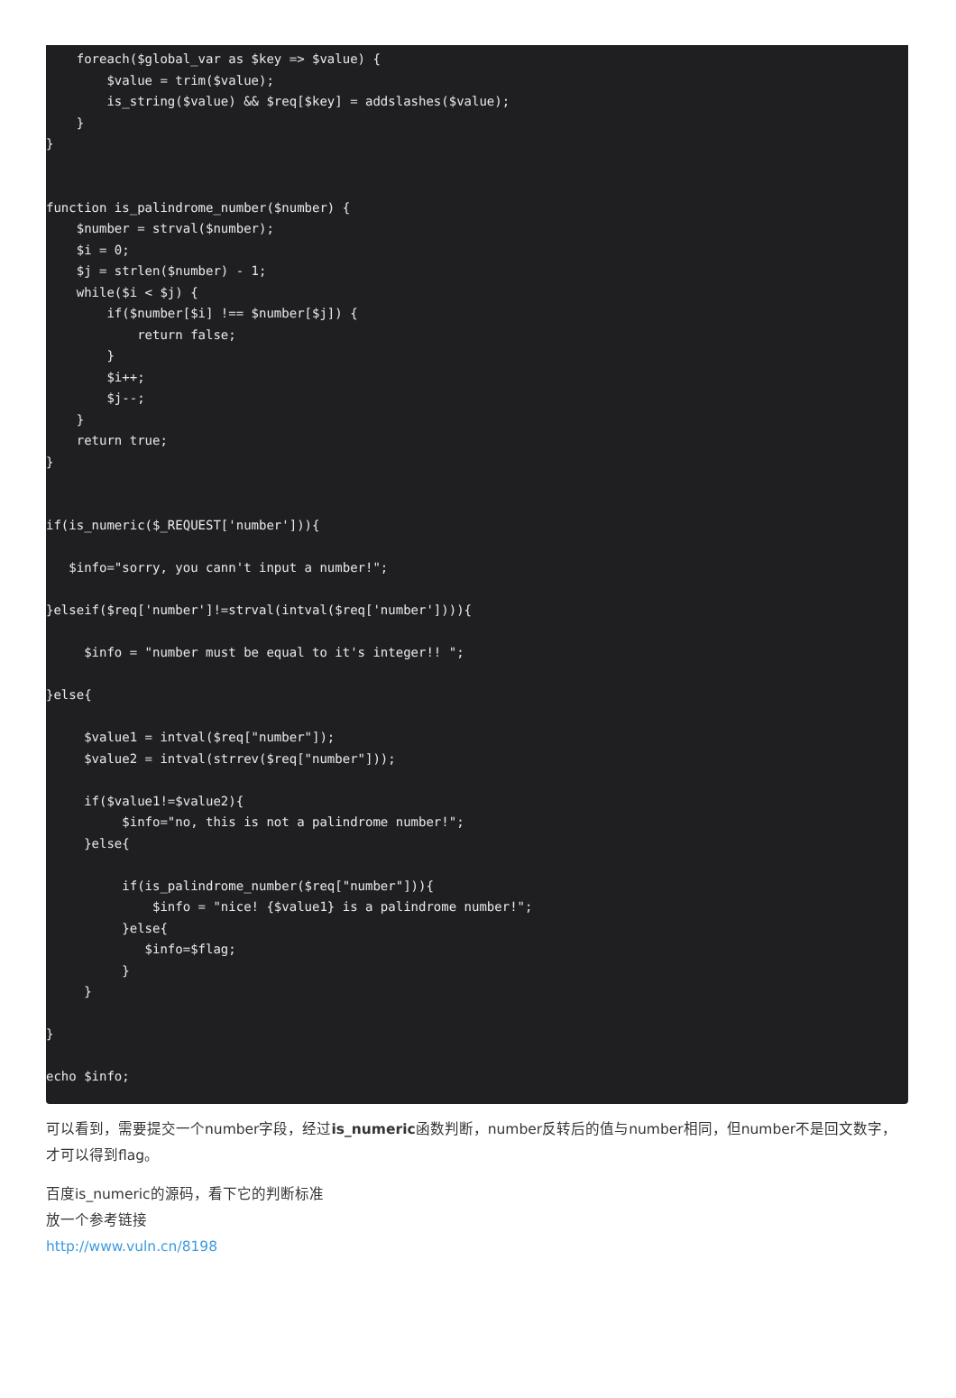foreach($global_var as $key => $value) {
        $value = trim($value);
        is_string($value) && $req[$key] = addslashes($value);
    }
}


function is_palindrome_number($number) {
    $number = strval($number);
    $i = 0;
    $j = strlen($number) - 1;
    while($i < $j) {
        if($number[$i] !== $number[$j]) {
            return false;
        }
        $i++;
        $j--;
    }
    return true;
}


if(is_numeric($_REQUEST['number'])){

   $info="sorry, you cann't input a number!";

}elseif($req['number']!=strval(intval($req['number']))){

     $info = "number must be equal to it's integer!! ";

}else{

     $value1 = intval($req["number"]);
     $value2 = intval(strrev($req["number"]));

     if($value1!=$value2){
          $info="no, this is not a palindrome number!";
     }else{

          if(is_palindrome_number($req["number"])){
              $info = "nice! {$value1} is a palindrome number!";
          }else{
             $info=$flag;
          }
     }

}

echo $info;
可以看到，需要提交一个number字段，经过is_numeric函数判断，number反转后的值与number相同，但number不是回文数字，才可以得到flag。
百度is_numeric的源码，看下它的判断标准
放一个参考链接
http://www.vuln.cn/8198